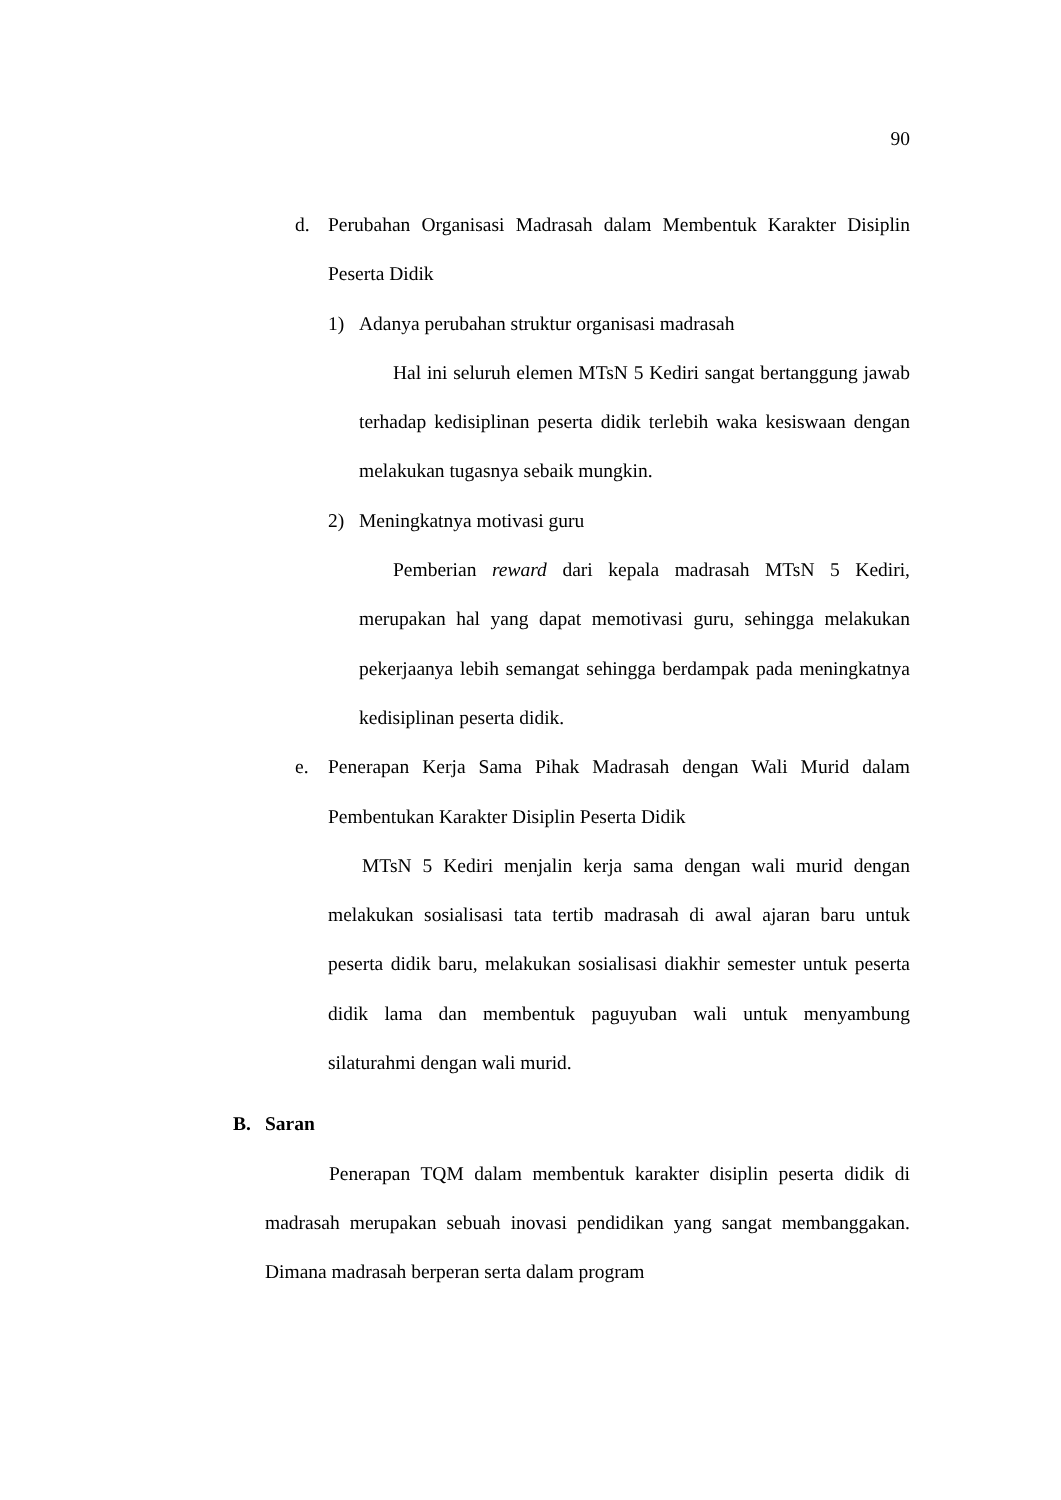90
d. Perubahan Organisasi Madrasah dalam Membentuk Karakter Disiplin Peserta Didik
1) Adanya perubahan struktur organisasi madrasah
Hal ini seluruh elemen MTsN 5 Kediri sangat bertanggung jawab terhadap kedisiplinan peserta didik terlebih waka kesiswaan dengan melakukan tugasnya sebaik mungkin.
2) Meningkatnya motivasi guru
Pemberian reward dari kepala madrasah MTsN 5 Kediri, merupakan hal yang dapat memotivasi guru, sehingga melakukan pekerjaanya lebih semangat sehingga berdampak pada meningkatnya kedisiplinan peserta didik.
e. Penerapan Kerja Sama Pihak Madrasah dengan Wali Murid dalam Pembentukan Karakter Disiplin Peserta Didik
MTsN 5 Kediri menjalin kerja sama dengan wali murid dengan melakukan sosialisasi tata tertib madrasah di awal ajaran baru untuk peserta didik baru, melakukan sosialisasi diakhir semester untuk peserta didik lama dan membentuk paguyuban wali untuk menyambung silaturahmi dengan wali murid.
B. Saran
Penerapan TQM dalam membentuk karakter disiplin peserta didik di madrasah merupakan sebuah inovasi pendidikan yang sangat membanggakan. Dimana madrasah berperan serta dalam program